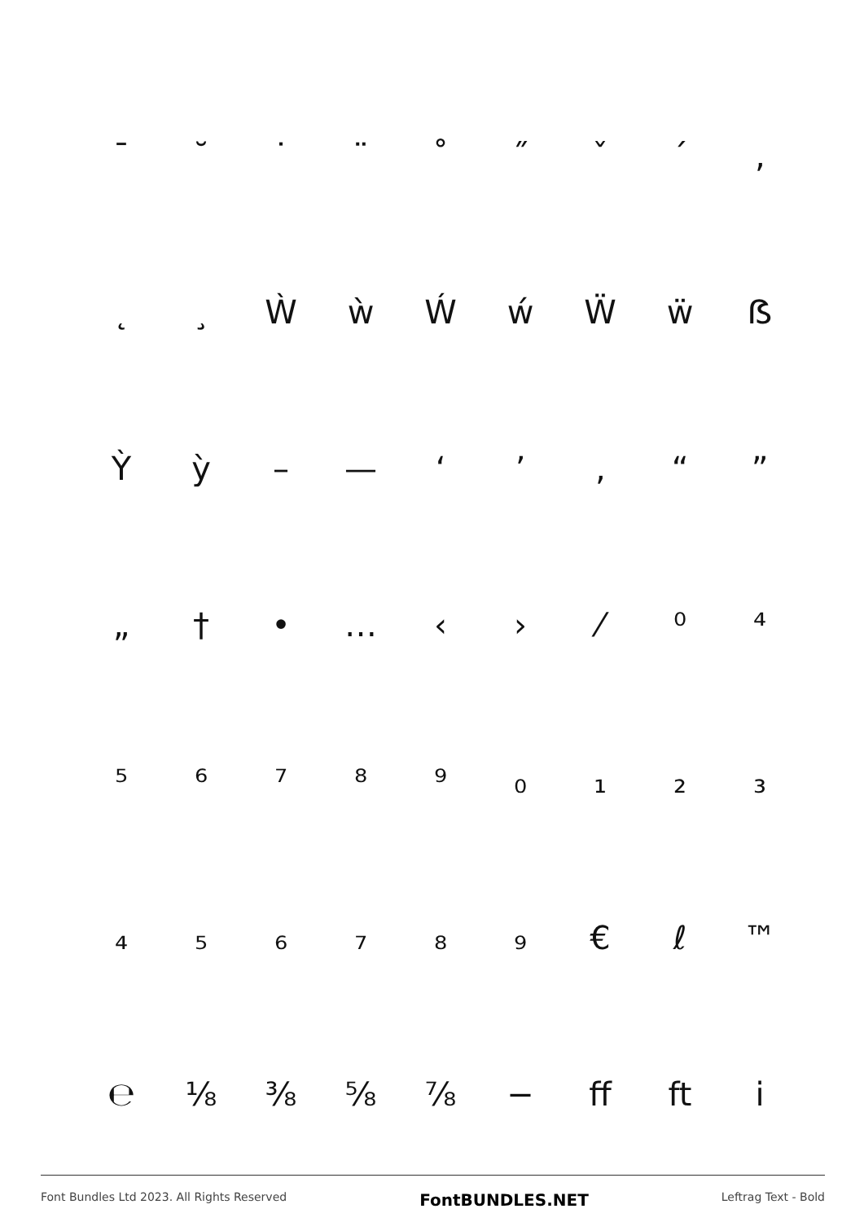| ¯ | ˘ | ˙ | ¨ | ˚ | ˝ | ˇ | ˊ | ‚ |
| ˛ | ¸ | Ẁ | ẁ | Ẃ | ẃ | Ẅ | ẅ | ẞ |
| Ỳ | ỳ | – | — | ‘ | ’ | ‚ | “ | ” |
| „ | † | • | … | ‹ | › | ⁄ | ⁰ | ⁴ |
| ⁵ | ⁶ | ⁷ | ⁸ | ⁹ | ₀ | ₁ | ₂ | ₃ |
| ₄ | ₅ | ₆ | ₇ | ₈ | ₉ | € | ℓ | ™ |
| ℮ | ⅛ | ⅜ | ⅝ | ⅞ | − | ﬀ | ft | i |
Font Bundles Ltd 2023. All Rights Reserved FontBUNDLES.NET Leftrag Text - Bold